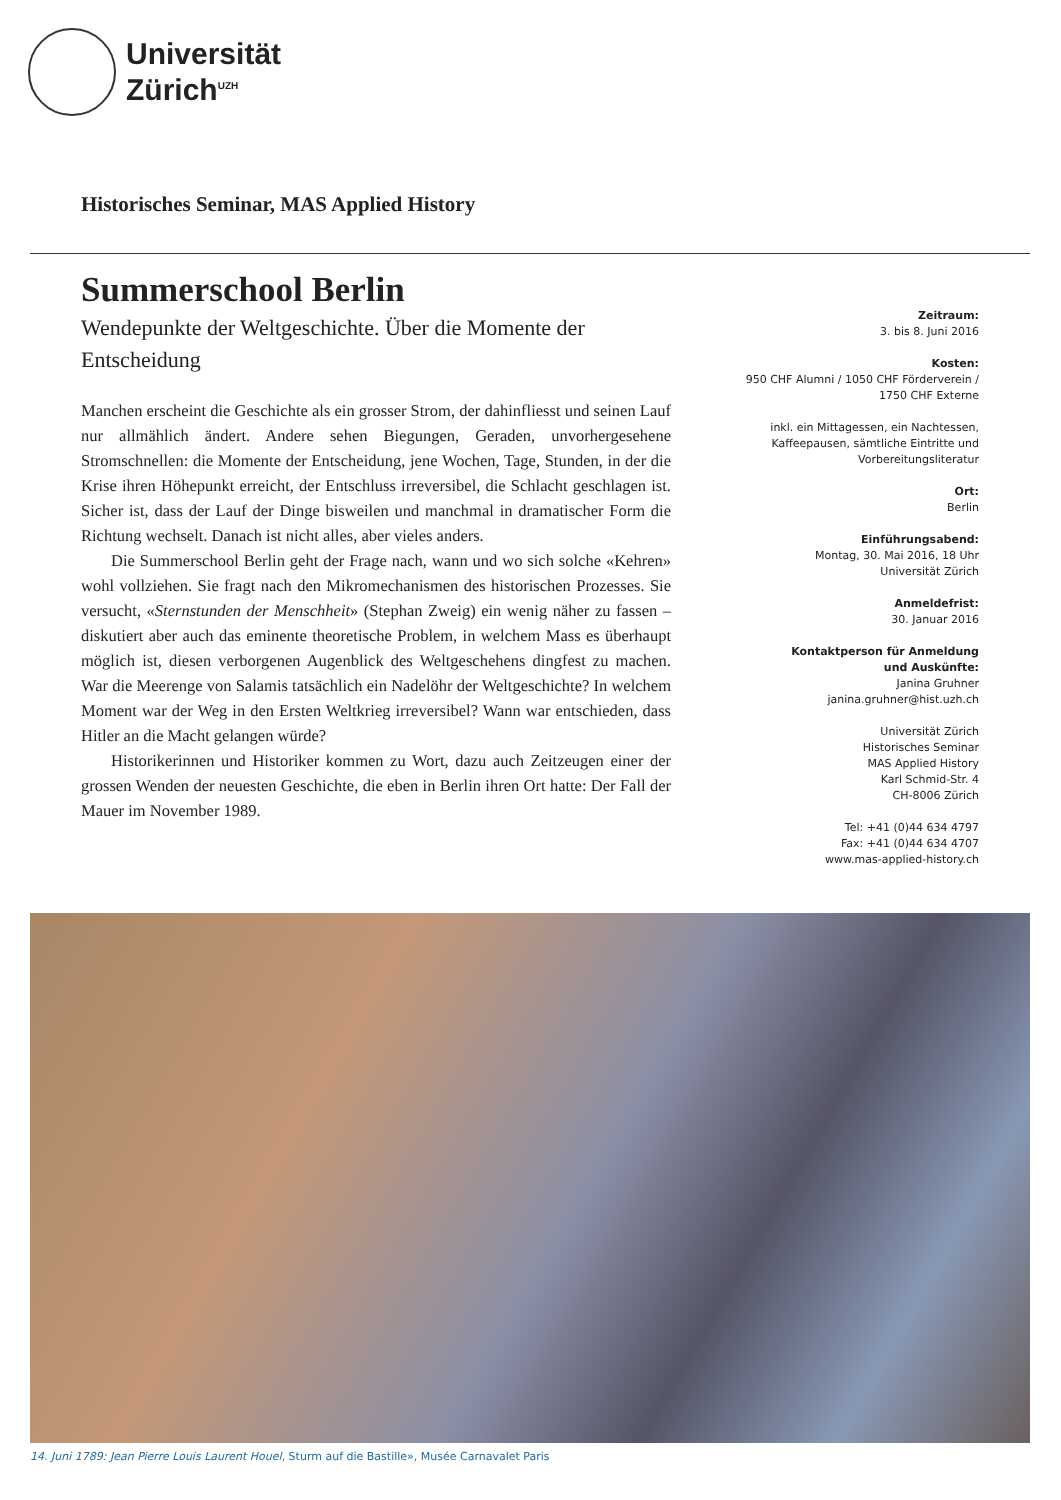Universität
Zürich<sup>UZH</sup>
Historisches Seminar, MAS Applied History
Summerschool Berlin
Wendepunkte der Weltgeschichte. Über die Momente der Entscheidung
Manchen erscheint die Geschichte als ein grosser Strom, der dahinfliesst und seinen Lauf nur allmählich ändert. Andere sehen Biegungen, Geraden, unvorhergesehene Stromschnellen: die Momente der Entscheidung, jene Wochen, Tage, Stunden, in der die Krise ihren Höhepunkt erreicht, der Entschluss irreversibel, die Schlacht geschlagen ist. Sicher ist, dass der Lauf der Dinge bisweilen und manchmal in dramatischer Form die Richtung wechselt. Danach ist nicht alles, aber vieles anders.
Die Summerschool Berlin geht der Frage nach, wann und wo sich solche «Kehren» wohl vollziehen. Sie fragt nach den Mikromechanismen des historischen Prozesses. Sie versucht, «Sternstunden der Menschheit» (Stephan Zweig) ein wenig näher zu fassen – diskutiert aber auch das eminente theoretische Problem, in welchem Mass es überhaupt möglich ist, diesen verborgenen Augenblick des Weltgeschehens dingfest zu machen. War die Meerenge von Salamis tatsächlich ein Nadelöhr der Weltgeschichte? In welchem Moment war der Weg in den Ersten Weltkrieg irreversibel? Wann war entschieden, dass Hitler an die Macht gelangen würde?
Historikerinnen und Historiker kommen zu Wort, dazu auch Zeitzeugen einer der grossen Wenden der neuesten Geschichte, die eben in Berlin ihren Ort hatte: Der Fall der Mauer im November 1989.
Zeitraum:
3. bis 8. Juni 2016
Kosten:
950 CHF Alumni / 1050 CHF Förderverein /
1750 CHF Externe
inkl. ein Mittagessen, ein Nachtessen,
Kaffeepausen, sämtliche Eintritte und
Vorbereitungsliteratur
Ort:
Berlin
Einführungsabend:
Montag, 30. Mai 2016, 18 Uhr
Universität Zürich
Anmeldefrist:
30. Januar 2016
Kontaktperson für Anmeldung
und Auskünfte:
Janina Gruhner
janina.gruhner@hist.uzh.ch
Universität Zürich
Historisches Seminar
MAS Applied History
Karl Schmid-Str. 4
CH-8006 Zürich
Tel: +41 (0)44 634 4797
Fax: +41 (0)44 634 4707
www.mas-applied-history.ch
14. Juni 1789: Jean Pierre Louis Laurent Houel, Sturm auf die Bastille», Musée Carnavalet Paris